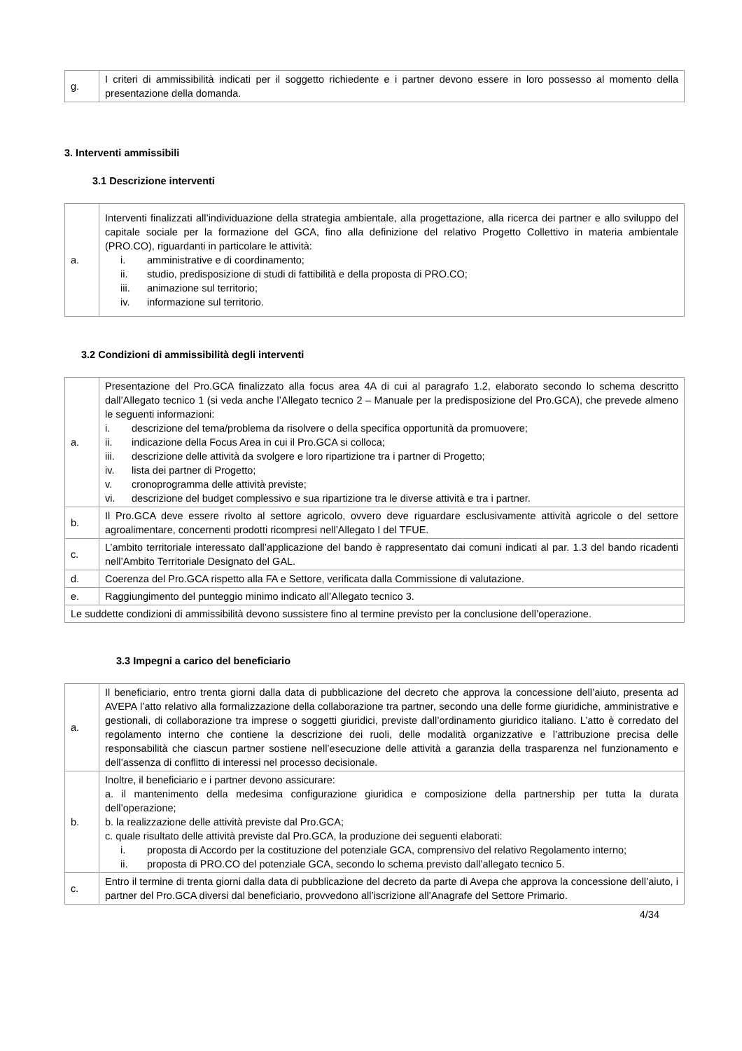| g. | I criteri di ammissibilità indicati per il soggetto richiedente e i partner devono essere in loro possesso al momento della presentazione della domanda. |
3. Interventi ammissibili
3.1 Descrizione interventi
| a. | Interventi finalizzati all’individuazione della strategia ambientale, alla progettazione, alla ricerca dei partner e allo sviluppo del capitale sociale per la formazione del GCA, fino alla definizione del relativo Progetto Collettivo in materia ambientale (PRO.CO), riguardanti in particolare le attività: i. amministrative e di coordinamento; ii. studio, predisposizione di studi di fattibilità e della proposta di PRO.CO; iii. animazione sul territorio; iv. informazione sul territorio. |
3.2 Condizioni di ammissibilità degli interventi
| a. | Presentazione del Pro.GCA finalizzato alla focus area 4A di cui al paragrafo 1.2, elaborato secondo lo schema descritto dall’Allegato tecnico 1 (si veda anche l’Allegato tecnico 2 – Manuale per la predisposizione del Pro.GCA), che prevede almeno le seguenti informazioni: i. descrizione del tema/problema da risolvere o della specifica opportunità da promuovere; ii. indicazione della Focus Area in cui il Pro.GCA si colloca; iii. descrizione delle attività da svolgere e loro ripartizione tra i partner di Progetto; iv. lista dei partner di Progetto; v. cronoprogramma delle attività previste; vi. descrizione del budget complessivo e sua ripartizione tra le diverse attività e tra i partner. |
| b. | Il Pro.GCA deve essere rivolto al settore agricolo, ovvero deve riguardare esclusivamente attività agricole o del settore agroalimentare, concernenti prodotti ricompresi nell’Allegato I del TFUE. |
| c. | L’ambito territoriale interessato dall’applicazione del bando è rappresentato dai comuni indicati al par. 1.3 del bando ricadenti nell’Ambito Territoriale Designato del GAL. |
| d. | Coerenza del Pro.GCA rispetto alla FA e Settore, verificata dalla Commissione di valutazione. |
| e. | Raggiungimento del punteggio minimo indicato all’Allegato tecnico 3. |
| Le suddette condizioni di ammissibilità devono sussistere fino al termine previsto per la conclusione dell’operazione. | |
3.3 Impegni a carico del beneficiario
| a. | Il beneficiario, entro trenta giorni dalla data di pubblicazione del decreto che approva la concessione dell’aiuto, presenta ad AVEPA l’atto relativo alla formalizzazione della collaborazione tra partner, secondo una delle forme giuridiche, amministrative e gestionali, di collaborazione tra imprese o soggetti giuridici, previste dall’ordinamento giuridico italiano. L’atto è corredato del regolamento interno che contiene la descrizione dei ruoli, delle modalità organizzative e l’attribuzione precisa delle responsabilità che ciascun partner sostiene nell’esecuzione delle attività a garanzia della trasparenza nel funzionamento e dell’assenza di conflitto di interessi nel processo decisionale. |
| b. | Inoltre, il beneficiario e i partner devono assicurare: a. il mantenimento della medesima configurazione giuridica e composizione della partnership per tutta la durata dell’operazione; b. la realizzazione delle attività previste dal Pro.GCA; c. quale risultato delle attività previste dal Pro.GCA, la produzione dei seguenti elaborati: i. proposta di Accordo per la costituzione del potenziale GCA, comprensivo del relativo Regolamento interno; ii. proposta di PRO.CO del potenziale GCA, secondo lo schema previsto dall’allegato tecnico 5. |
| c. | Entro il termine di trenta giorni dalla data di pubblicazione del decreto da parte di Avepa che approva la concessione dell’aiuto, i partner del Pro.GCA diversi dal beneficiario, provvedono all’iscrizione all’Anagrafe del Settore Primario. |
4/34